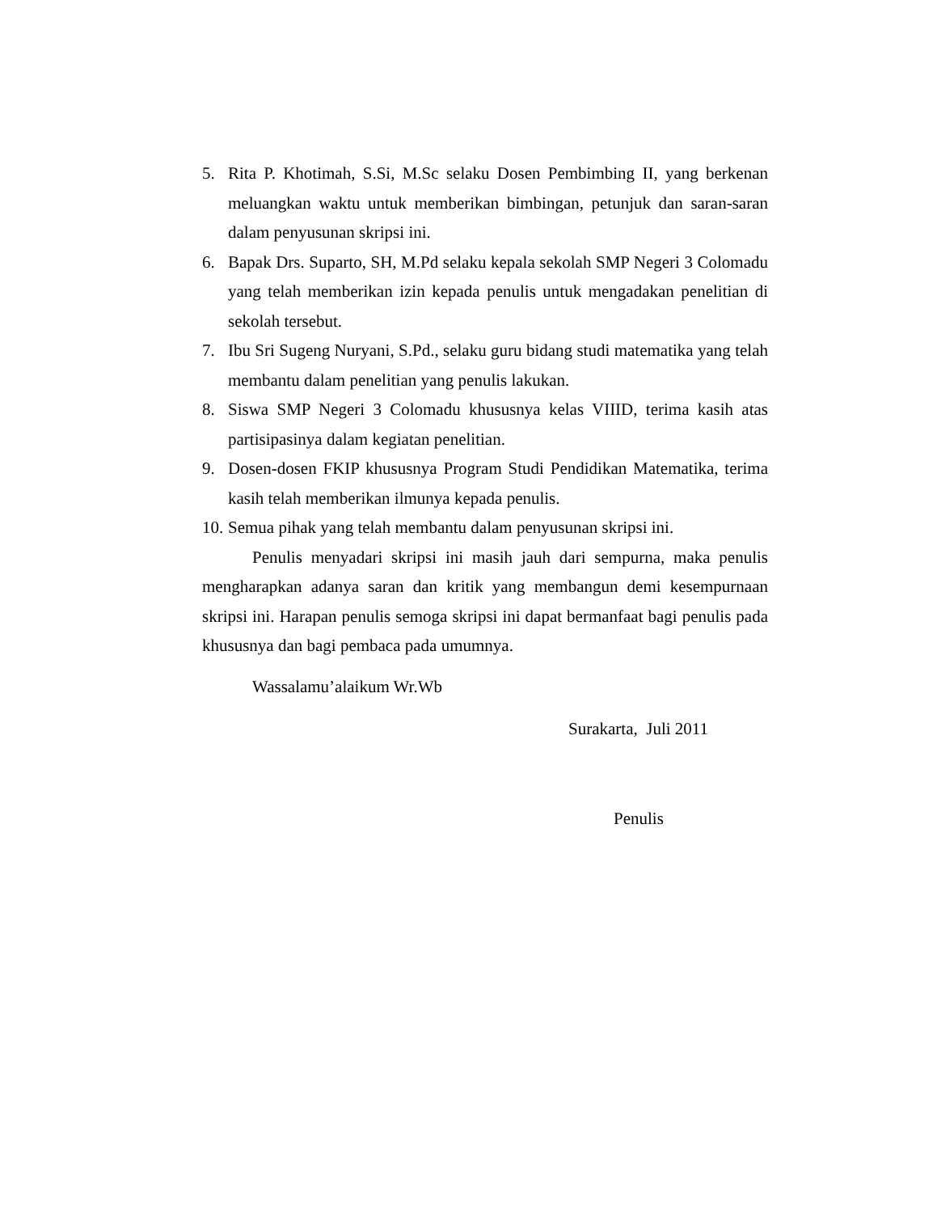5. Rita P. Khotimah, S.Si, M.Sc selaku Dosen Pembimbing II, yang berkenan meluangkan waktu untuk memberikan bimbingan, petunjuk dan saran-saran dalam penyusunan skripsi ini.
6. Bapak Drs. Suparto, SH, M.Pd selaku kepala sekolah SMP Negeri 3 Colomadu yang telah memberikan izin kepada penulis untuk mengadakan penelitian di sekolah tersebut.
7. Ibu Sri Sugeng Nuryani, S.Pd., selaku guru bidang studi matematika yang telah membantu dalam penelitian yang penulis lakukan.
8. Siswa SMP Negeri 3 Colomadu khususnya kelas VIIID, terima kasih atas partisipasinya dalam kegiatan penelitian.
9. Dosen-dosen FKIP khususnya Program Studi Pendidikan Matematika, terima kasih telah memberikan ilmunya kepada penulis.
10. Semua pihak yang telah membantu dalam penyusunan skripsi ini.
Penulis menyadari skripsi ini masih jauh dari sempurna, maka penulis mengharapkan adanya saran dan kritik yang membangun demi kesempurnaan skripsi ini. Harapan penulis semoga skripsi ini dapat bermanfaat bagi penulis pada khususnya dan bagi pembaca pada umumnya.
Wassalamu’alaikum Wr.Wb
Surakarta, Juli 2011
Penulis